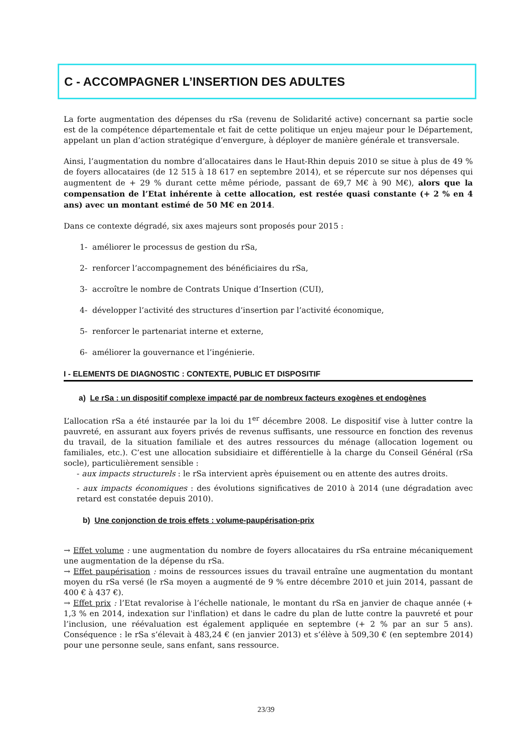C - ACCOMPAGNER L’INSERTION DES ADULTES
La forte augmentation des dépenses du rSa (revenu de Solidarité active) concernant sa partie socle est de la compétence départementale et fait de cette politique un enjeu majeur pour le Département, appelant un plan d’action stratégique d’envergure, à déployer de manière générale et transversale.
Ainsi, l’augmentation du nombre d’allocataires dans le Haut-Rhin depuis 2010 se situe à plus de 49 % de foyers allocataires (de 12 515 à 18 617 en septembre 2014), et se répercute sur nos dépenses qui augmentent de + 29 % durant cette même période, passant de 69,7 M€ à 90 M€), alors que la compensation de l’Etat inhérente à cette allocation, est restée quasi constante (+ 2 % en 4 ans) avec un montant estimé de 50 M€ en 2014.
Dans ce contexte dégradé, six axes majeurs sont proposés pour 2015 :
1- améliorer le processus de gestion du rSa,
2- renforcer l’accompagnement des bénéficiaires du rSa,
3- accroître le nombre de Contrats Unique d’Insertion (CUI),
4- développer l’activité des structures d’insertion par l’activité économique,
5- renforcer le partenariat interne et externe,
6- améliorer la gouvernance et l’ingénierie.
I - ELEMENTS DE DIAGNOSTIC : CONTEXTE, PUBLIC ET DISPOSITIF
a) Le rSa : un dispositif complexe impacté par de nombreux facteurs exogènes et endogènes
L’allocation rSa a été instaurée par la loi du 1<sup>er</sup> décembre 2008. Le dispositif vise à lutter contre la pauvreté, en assurant aux foyers privés de revenus suffisants, une ressource en fonction des revenus du travail, de la situation familiale et des autres ressources du ménage (allocation logement ou familiales, etc.). C’est une allocation subsidiaire et différentielle à la charge du Conseil Général (rSa socle), particulièrement sensible :
- aux impacts structurels : le rSa intervient après épuisement ou en attente des autres droits.
- aux impacts économiques : des évolutions significatives de 2010 à 2014 (une dégradation avec retard est constatée depuis 2010).
b) Une conjonction de trois effets : volume-paupérisation-prix
→ Effet volume : une augmentation du nombre de foyers allocataires du rSa entraine mécaniquement une augmentation de la dépense du rSa.
→ Effet paupérisation : moins de ressources issues du travail entraîne une augmentation du montant moyen du rSa versé (le rSa moyen a augmenté de 9 % entre décembre 2010 et juin 2014, passant de 400 € à 437 €).
→ Effet prix : l’Etat revalorise à l’échelle nationale, le montant du rSa en janvier de chaque année (+ 1,3 % en 2014, indexation sur l'inflation) et dans le cadre du plan de lutte contre la pauvreté et pour l’inclusion, une réévaluation est également appliquée en septembre (+ 2 % par an sur 5 ans). Conséquence : le rSa s’élevait à 483,24 € (en janvier 2013) et s’élève à 509,30 € (en septembre 2014) pour une personne seule, sans enfant, sans ressource.
23/39